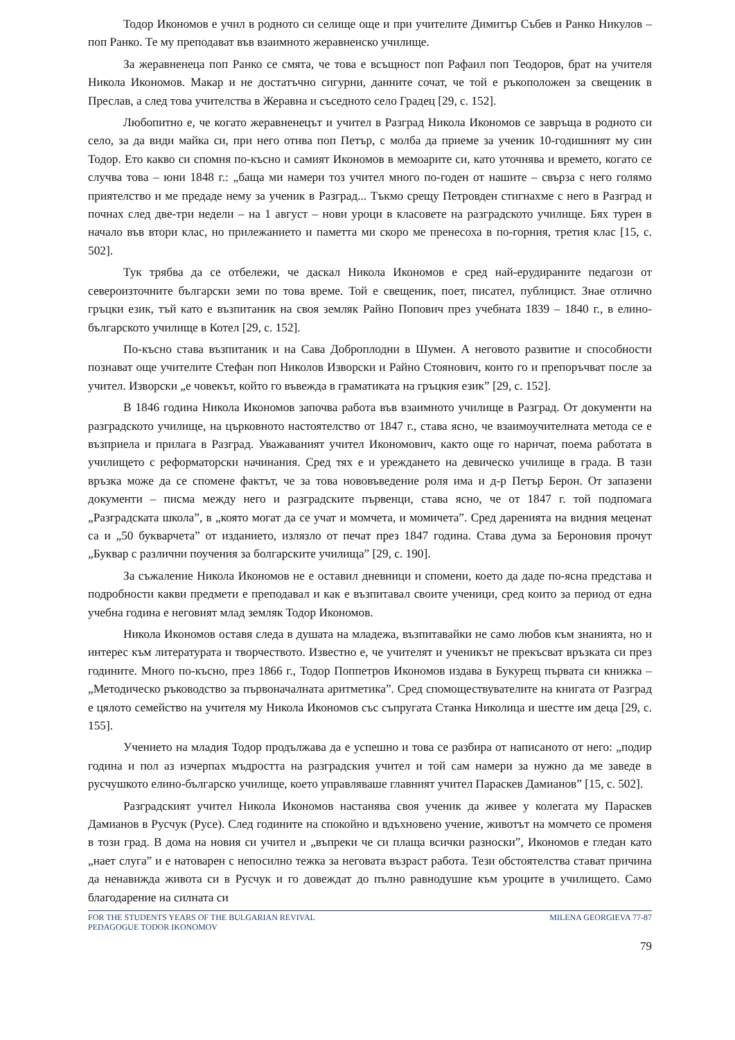Тодор Икономов е учил в родното си селище още и при учителите Димитър Събев и Ранко Никулов – поп Ранко. Те му преподават във взаимното жеравненско училище.
За жеравненеца поп Ранко се смята, че това е всъщност поп Рафаил поп Теодоров, брат на учителя Никола Икономов. Макар и не достатъчно сигурни, данните сочат, че той е ръкоположен за свещеник в Преслав, а след това учителства в Жеравна и съседното село Градец [29, с. 152].
Любопитно е, че когато жеравненецът и учител в Разград Никола Икономов се завръща в родното си село, за да види майка си, при него отива поп Петър, с молба да приеме за ученик 10-годишният му син Тодор. Ето какво си спомня по-късно и самият Икономов в мемоарите си, като уточнява и времето, когато се случва това – юни 1848 г.: „баща ми намери тоз учител много по-годен от нашите – свърза с него голямо приятелство и ме предаде нему за ученик в Разград... Тъкмо срещу Петровден стигнахме с него в Разград и почнах след две-три недели – на 1 август – нови уроци в класовете на разградското училище. Бях турен в начало във втори клас, но прилежанието и паметта ми скоро ме пренесоха в по-горния, третия клас [15, с. 502].
Тук трябва да се отбележи, че даскал Никола Икономов е сред най-ерудираните педагози от североизточните български земи по това време. Той е свещеник, поет, писател, публицист. Знае отлично гръцки език, тъй като е възпитаник на своя земляк Райно Попович през учебната 1839 – 1840 г., в елино-българското училище в Котел [29, с. 152].
По-късно става възпитаник и на Сава Доброплодни в Шумен. А неговото развитие и способности познават още учителите Стефан поп Николов Изворски и Райно Стоянович, които го и препоръчват после за учител. Изворски „е човекът, който го въвежда в граматиката на гръцкия език” [29, с. 152].
В 1846 година Никола Икономов започва работа във взаимното училище в Разград. От документи на разградското училище, на църковното настоятелство от 1847 г., става ясно, че взаимоучителната метода се е възприела и прилага в Разград. Уважаваният учител Икономович, както още го наричат, поема работата в училището с реформаторски начинания. Сред тях е и уреждането на девическо училище в града. В тази връзка може да се спомене фактът, че за това нововъведение роля има и д-р Петър Берон. От запазени документи – писма между него и разградските първенци, става ясно, че от 1847 г. той подпомага „Разградската школа”, в „която могат да се учат и момчета, и момичета”. Сред даренията на видния меценат са и „50 букварчета” от изданието, излязло от печат през 1847 година. Става дума за Бероновия прочут „Буквар с различни поучения за болгарските училища” [29, с. 190].
За съжаление Никола Икономов не е оставил дневници и спомени, което да даде по-ясна представа и подробности какви предмети е преподавал и как е възпитавал своите ученици, сред които за период от една учебна година е неговият млад земляк Тодор Икономов.
Никола Икономов оставя следа в душата на младежа, възпитавайки не само любов към знанията, но и интерес към литературата и творчеството. Известно е, че учителят и ученикът не прекъсват връзката си през годините. Много по-късно, през 1866 г., Тодор Поппетров Икономов издава в Букурещ първата си книжка – „Методическо ръководство за първоначалната аритметика”. Сред спомоществувателите на книгата от Разград е цялото семейство на учителя му Никола Икономов със съпругата Станка Николица и шестте им деца [29, с. 155].
Учението на младия Тодор продължава да е успешно и това се разбира от написаното от него: „подир година и пол аз изчерпах мъдростта на разградския учител и той сам намери за нужно да ме заведе в русчушкото елино-българско училище, което управляваше главният учител Параскев Дамианов” [15, с. 502].
Разградският учител Никола Икономов настанява своя ученик да живее у колегата му Параскев Дамианов в Русчук (Русе). След годините на спокойно и вдъхновено учение, животът на момчето се променя в този град. В дома на новия си учител и „въпреки че си плаща всички разноски”, Икономов е гледан като „нает слуга” и е натоварен с непосилно тежка за неговата възраст работа. Тези обстоятелства стават причина да ненавижда живота си в Русчук и го довеждат до пълно равнодушие към уроците в училището. Само благодарение на силната си
FOR THE STUDENTS YEARS OF THE BULGARIAN REVIVAL
PEDAGOGUE TODOR IKONOMOV
MILENA GEORGIEVA 77-87
79